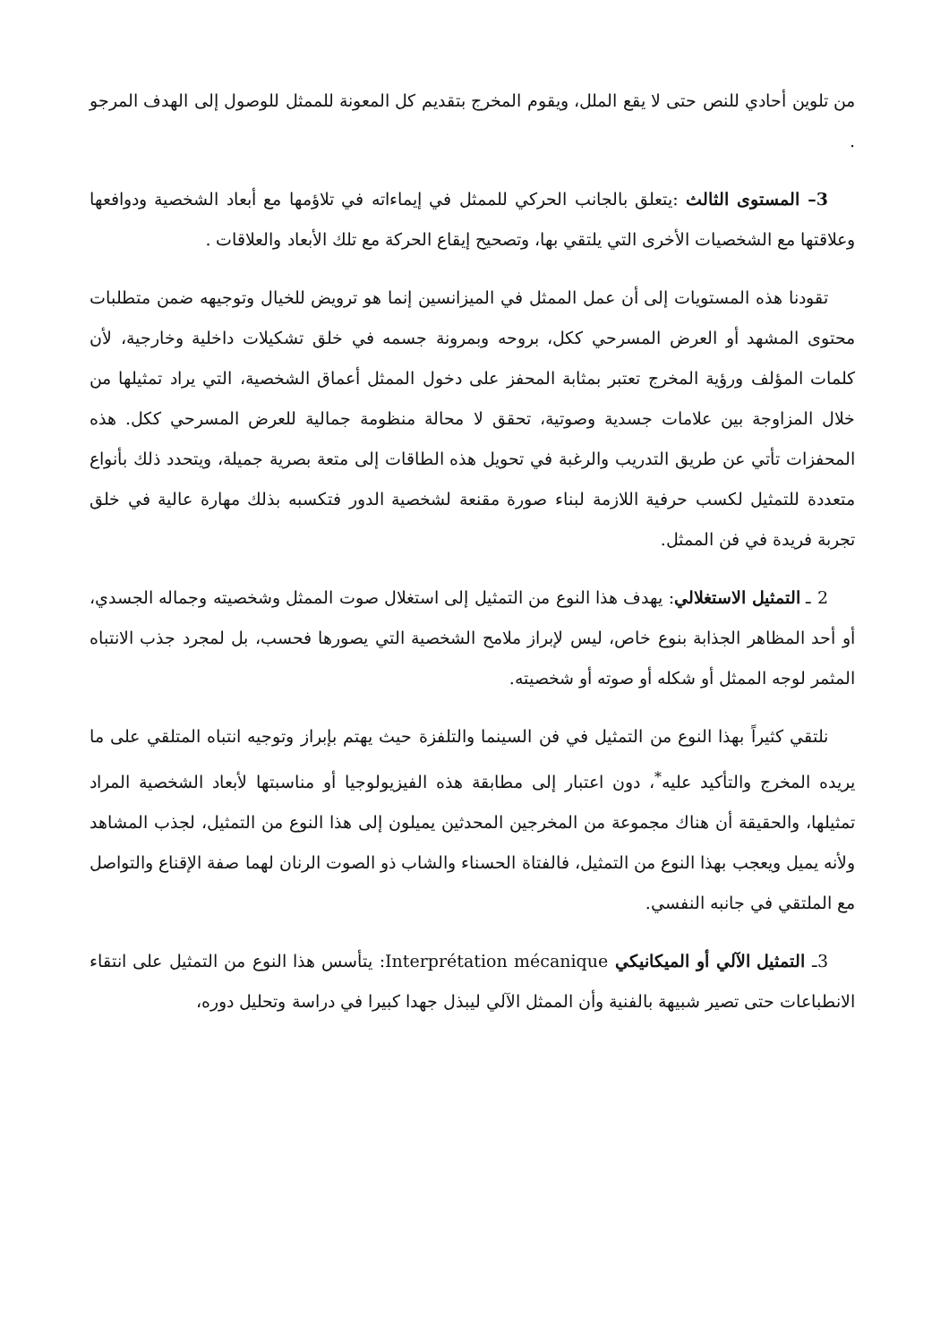من تلوين أحادي للنص حتى لا يقع الملل، ويقوم المخرج بتقديم كل المعونة للممثل للوصول إلى الهدف المرجو .
3– المستوى الثالث :يتعلق بالجانب الحركي للممثل في إيماءاته في تلاؤمها مع أبعاد الشخصية ودوافعها وعلاقتها مع الشخصيات الأخرى التي يلتقي بها، وتصحيح إيقاع الحركة مع تلك الأبعاد والعلاقات .
تقودنا هذه المستويات إلى أن عمل الممثل في الميزانسين إنما هو ترويض للخيال وتوجيهه ضمن متطلبات محتوى المشهد أو العرض المسرحي ككل، بروحه وبمرونة جسمه في خلق تشكيلات داخلية وخارجية، لأن كلمات المؤلف ورؤية المخرج تعتبر بمثابة المحفز على دخول الممثل أعماق الشخصية، التي يراد تمثيلها من خلال المزاوجة بين علامات جسدية وصوتية، تحقق لا محالة منظومة جمالية للعرض المسرحي ككل. هذه المحفزات تأتي عن طريق التدريب والرغبة في تحويل هذه الطاقات إلى متعة بصرية جميلة، ويتحدد ذلك بأنواع متعددة للتمثيل لكسب حرفية اللازمة لبناء صورة مقنعة لشخصية الدور فتكسبه بذلك مهارة عالية في خلق تجربة فريدة في فن الممثل.
2 ـ التمثيل الاستغلالي: يهدف هذا النوع من التمثيل إلى استغلال صوت الممثل وشخصيته وجماله الجسدي، أو أحد المظاهر الجذابة بنوع خاص، ليس لإبراز ملامح الشخصية التي يصورها فحسب، بل لمجرد جذب الانتباه المثمر لوجه الممثل أو شكله أو صوته أو شخصيته.
نلتقي كثيراً بهذا النوع من التمثيل في فن السينما والتلفزة حيث يهتم بإبراز وتوجيه انتباه المتلقي على ما يريده المخرج والتأكيد عليه<sup>*</sup>، دون اعتبار إلى مطابقة هذه الفيزيولوجيا أو مناسبتها لأبعاد الشخصية المراد تمثيلها، والحقيقة أن هناك مجموعة من المخرجين المحدثين يميلون إلى هذا النوع من التمثيل، لجذب المشاهد ولأنه يميل ويعجب بهذا النوع من التمثيل، فالفتاة الحسناء والشاب ذو الصوت الرنان لهما صفة الإقناع والتواصل مع الملتقي في جانبه النفسي.
3ـ التمثيل الآلي أو الميكانيكي Interprétation mécanique: يتأسس هذا النوع من التمثيل على انتقاء الانطباعات حتى تصير شبيهة بالفنية وأن الممثل الآلي ليبذل جهدا كبيرا في دراسة وتحليل دوره،